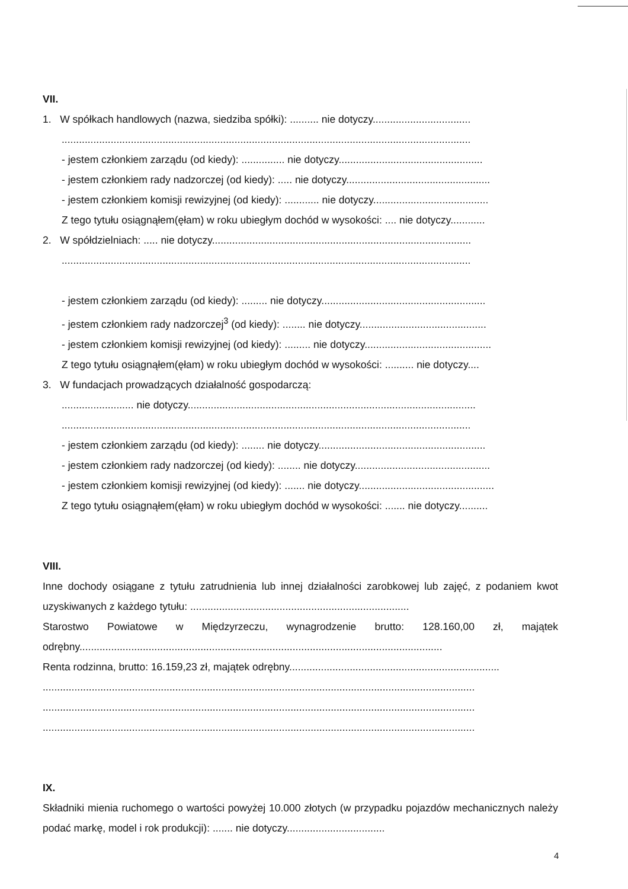VII.
1. W spółkach handlowych (nazwa, siedziba spółki): .......... nie dotyczy..................................
..............................................................................................................................................
- jestem członkiem zarządu (od kiedy): ............... nie dotyczy..................................................
- jestem członkiem rady nadzorczej (od kiedy): ..... nie dotyczy..................................................
- jestem członkiem komisji rewizyjnej (od kiedy): ............ nie dotyczy........................................
Z tego tytułu osiągnąłem(ęłam) w roku ubiegłym dochód w wysokości: .... nie dotyczy............
2. W spółdzielniach: ..... nie dotyczy..........................................................................................
..............................................................................................................................................
- jestem członkiem zarządu (od kiedy): ......... nie dotyczy.........................................................
- jestem członkiem rady nadzorczej<sup>3</sup> (od kiedy): ........ nie dotyczy............................................
- jestem członkiem komisji rewizyjnej (od kiedy): ......... nie dotyczy............................................
Z tego tytułu osiągnąłem(ęłam) w roku ubiegłym dochód w wysokości: .......... nie dotyczy....
3. W fundacjach prowadzących działalność gospodarczą:
......................... nie dotyczy....................................................................................................
..............................................................................................................................................
- jestem członkiem zarządu (od kiedy): ........ nie dotyczy..........................................................
- jestem członkiem rady nadzorczej (od kiedy): ........ nie dotyczy...............................................
- jestem członkiem komisji rewizyjnej (od kiedy): ....... nie dotyczy...............................................
Z tego tytułu osiągnąłem(ęłam) w roku ubiegłym dochód w wysokości: ....... nie dotyczy..........
VIII.
Inne dochody osiągane z tytułu zatrudnienia lub innej działalności zarobkowej lub zajęć, z podaniem kwot uzyskiwanych z każdego tytułu: ............................................................................
Starostwo Powiatowe w Międzyrzeczu, wynagrodzenie brutto: 128.160,00 zł, majątek odrębny..............................................................................................................................
Renta rodzinna, brutto: 16.159,23 zł, majątek odrębny.........................................................................
......................................................................................................................................................
......................................................................................................................................................
......................................................................................................................................................
IX.
Składniki mienia ruchomego o wartości powyżej 10.000 złotych (w przypadku pojazdów mechanicznych należy podać markę, model i rok produkcji): ....... nie dotyczy..................................
4